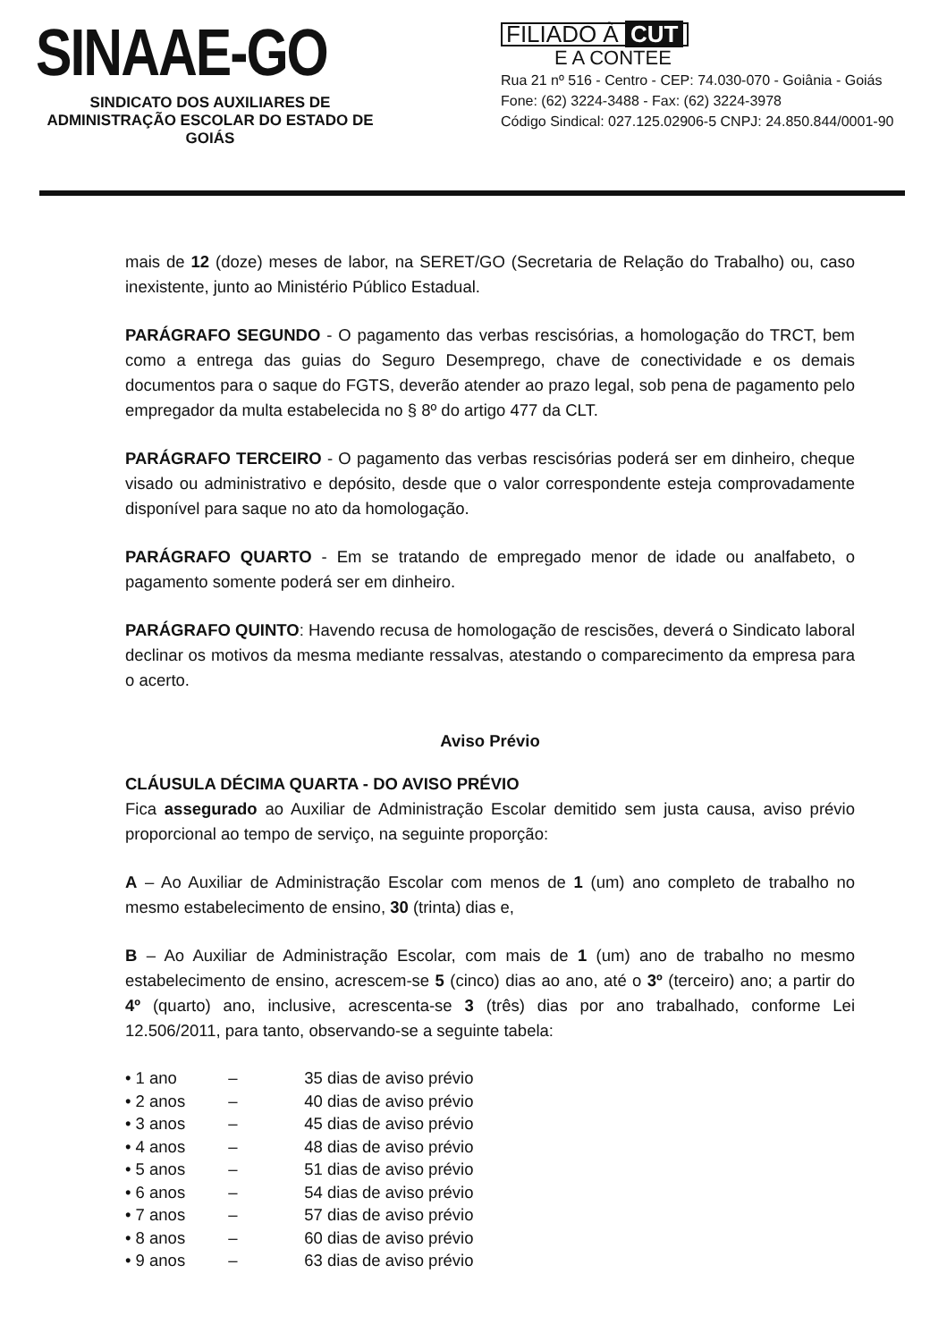SINAAE-GO
SINDICATO DOS AUXILIARES DE ADMINISTRAÇÃO ESCOLAR DO ESTADO DE GOIÁS
FILIADO À CUT
E A CONTEE
Rua 21 nº 516 - Centro - CEP: 74.030-070 - Goiânia - Goiás
Fone: (62) 3224-3488 - Fax: (62) 3224-3978
Código Sindical: 027.125.02906-5 CNPJ: 24.850.844/0001-90
mais de 12 (doze) meses de labor, na SERET/GO (Secretaria de Relação do Trabalho) ou, caso inexistente, junto ao Ministério Público Estadual.
PARÁGRAFO SEGUNDO - O pagamento das verbas rescisórias, a homologação do TRCT, bem como a entrega das guias do Seguro Desemprego, chave de conectividade e os demais documentos para o saque do FGTS, deverão atender ao prazo legal, sob pena de pagamento pelo empregador da multa estabelecida no § 8º do artigo 477 da CLT.
PARÁGRAFO TERCEIRO - O pagamento das verbas rescisórias poderá ser em dinheiro, cheque visado ou administrativo e depósito, desde que o valor correspondente esteja comprovadamente disponível para saque no ato da homologação.
PARÁGRAFO QUARTO - Em se tratando de empregado menor de idade ou analfabeto, o pagamento somente poderá ser em dinheiro.
PARÁGRAFO QUINTO: Havendo recusa de homologação de rescisões, deverá o Sindicato laboral declinar os motivos da mesma mediante ressalvas, atestando o comparecimento da empresa para o acerto.
Aviso Prévio
CLÁUSULA DÉCIMA QUARTA - DO AVISO PRÉVIO
Fica assegurado ao Auxiliar de Administração Escolar demitido sem justa causa, aviso prévio proporcional ao tempo de serviço, na seguinte proporção:
A – Ao Auxiliar de Administração Escolar com menos de 1 (um) ano completo de trabalho no mesmo estabelecimento de ensino, 30 (trinta) dias e,
B – Ao Auxiliar de Administração Escolar, com mais de 1 (um) ano de trabalho no mesmo estabelecimento de ensino, acrescem-se 5 (cinco) dias ao ano, até o 3º (terceiro) ano; a partir do 4º (quarto) ano, inclusive, acrescenta-se 3 (três) dias por ano trabalhado, conforme Lei 12.506/2011, para tanto, observando-se a seguinte tabela:
• 1 ano – 35 dias de aviso prévio
• 2 anos – 40 dias de aviso prévio
• 3 anos – 45 dias de aviso prévio
• 4 anos – 48 dias de aviso prévio
• 5 anos – 51 dias de aviso prévio
• 6 anos – 54 dias de aviso prévio
• 7 anos – 57 dias de aviso prévio
• 8 anos – 60 dias de aviso prévio
• 9 anos – 63 dias de aviso prévio